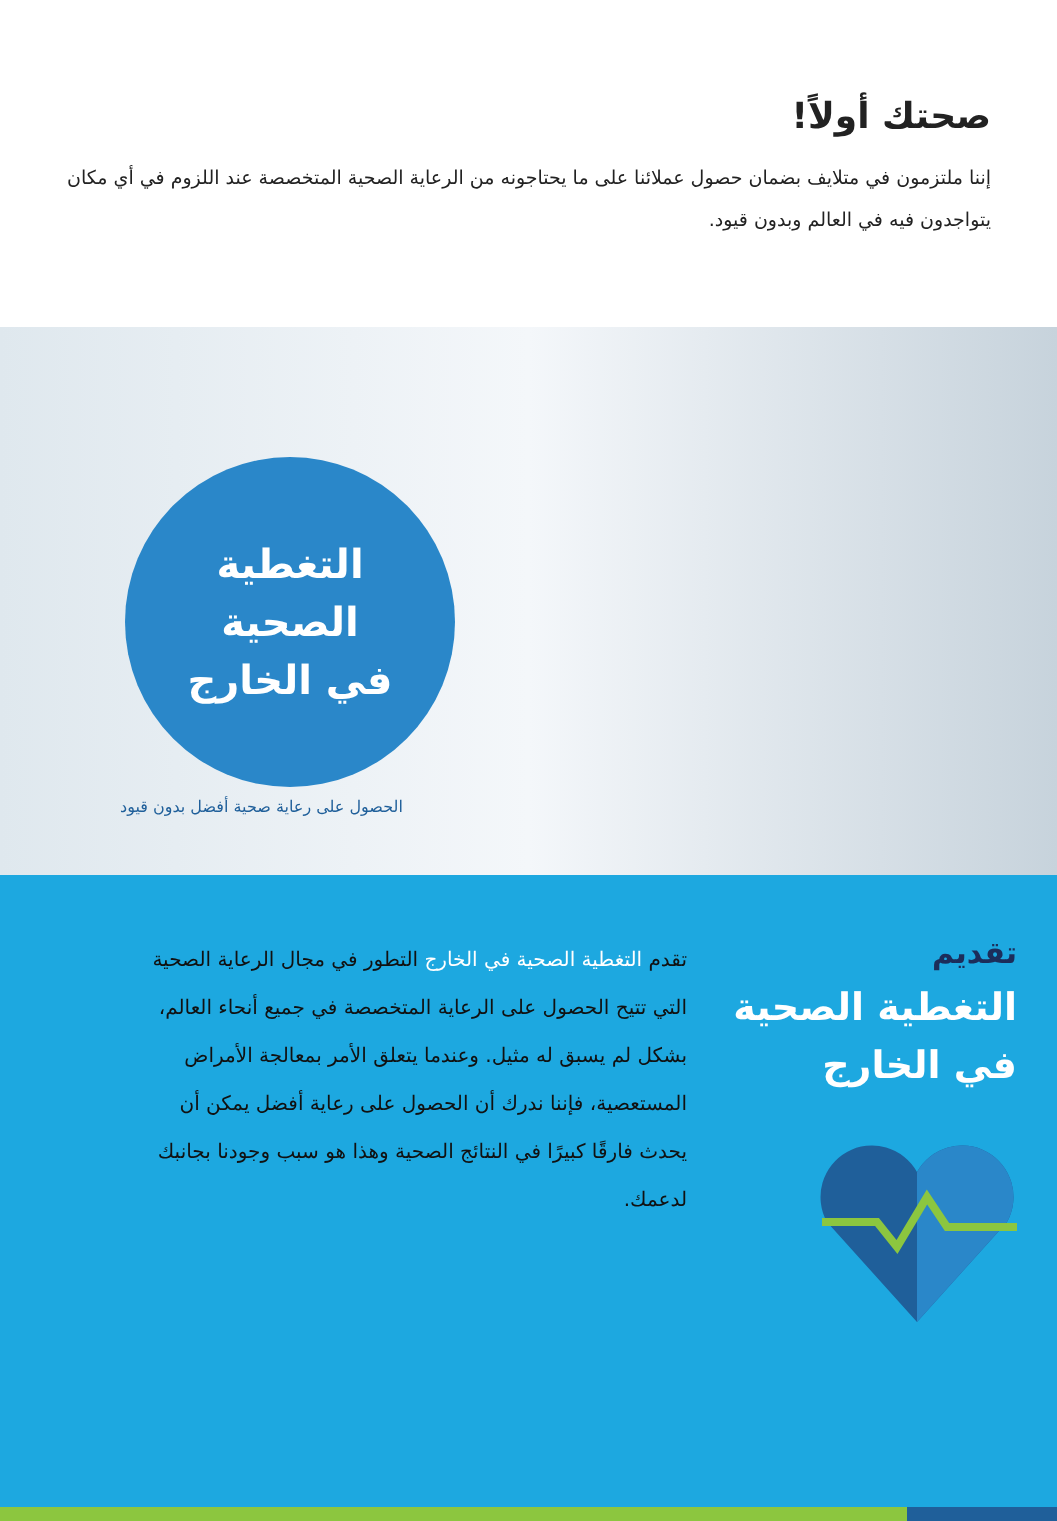صحتك أولاً!
إننا ملتزمون في متلايف بضمان حصول عملائنا على ما يحتاجونه من الرعاية الصحية المتخصصة عند اللزوم في أي مكان يتواجدون فيه في العالم وبدون قيود.
التغطية
الصحية
في الخارج
الحصول على رعاية صحية أفضل بدون قيود
تقديم
التغطية الصحية
في الخارج
تقدم التغطية الصحية في الخارج التطور في مجال الرعاية الصحية التي تتيح الحصول على الرعاية المتخصصة في جميع أنحاء العالم، بشكل لم يسبق له مثيل. وعندما يتعلق الأمر بمعالجة الأمراض المستعصية، فإننا ندرك أن الحصول على رعاية أفضل يمكن أن يحدث فارقًا كبيرًا في النتائج الصحية وهذا هو سبب وجودنا بجانبك لدعمك.